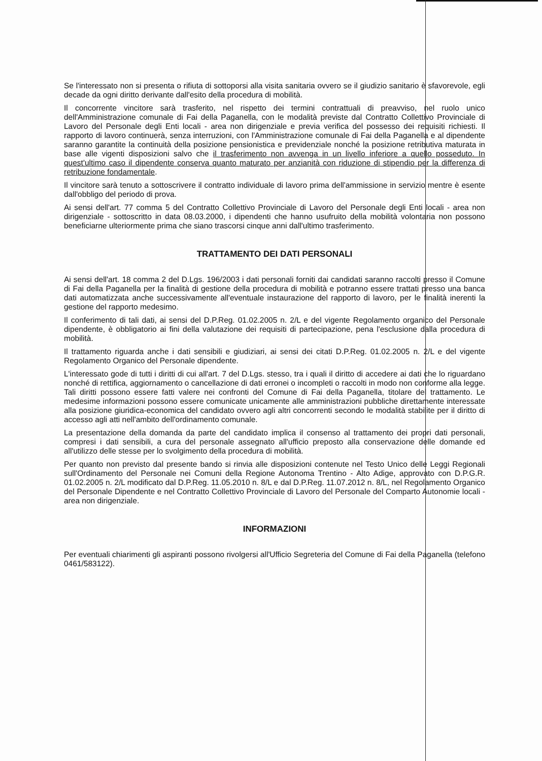Se l'interessato non si presenta o rifiuta di sottoporsi alla visita sanitaria ovvero se il giudizio sanitario è sfavorevole, egli decade da ogni diritto derivante dall'esito della procedura di mobilità.
Il concorrente vincitore sarà trasferito, nel rispetto dei termini contrattuali di preavviso, nel ruolo unico dell'Amministrazione comunale di Fai della Paganella, con le modalità previste dal Contratto Collettivo Provinciale di Lavoro del Personale degli Enti locali - area non dirigenziale e previa verifica del possesso dei requisiti richiesti. Il rapporto di lavoro continuerà, senza interruzioni, con l'Amministrazione comunale di Fai della Paganella e al dipendente saranno garantite la continuità della posizione pensionistica e previdenziale nonché la posizione retributiva maturata in base alle vigenti disposizioni salvo che il trasferimento non avvenga in un livello inferiore a quello posseduto. In quest'ultimo caso il dipendente conserva quanto maturato per anzianità con riduzione di stipendio per la differenza di retribuzione fondamentale.
Il vincitore sarà tenuto a sottoscrivere il contratto individuale di lavoro prima dell'ammissione in servizio mentre è esente dall'obbligo del periodo di prova.
Ai sensi dell'art. 77 comma 5 del Contratto Collettivo Provinciale di Lavoro del Personale degli Enti locali - area non dirigenziale - sottoscritto in data 08.03.2000, i dipendenti che hanno usufruito della mobilità volontaria non possono beneficiarne ulteriormente prima che siano trascorsi cinque anni dall'ultimo trasferimento.
TRATTAMENTO DEI DATI PERSONALI
Ai sensi dell'art. 18 comma 2 del D.Lgs. 196/2003 i dati personali forniti dai candidati saranno raccolti presso il Comune di Fai della Paganella per la finalità di gestione della procedura di mobilità e potranno essere trattati presso una banca dati automatizzata anche successivamente all'eventuale instaurazione del rapporto di lavoro, per le finalità inerenti la gestione del rapporto medesimo.
Il conferimento di tali dati, ai sensi del D.P.Reg. 01.02.2005 n. 2/L e del vigente Regolamento organico del Personale dipendente, è obbligatorio ai fini della valutazione dei requisiti di partecipazione, pena l'esclusione dalla procedura di mobilità.
Il trattamento riguarda anche i dati sensibili e giudiziari, ai sensi dei citati D.P.Reg. 01.02.2005 n. 2/L e del vigente Regolamento Organico del Personale dipendente.
L'interessato gode di tutti i diritti di cui all'art. 7 del D.Lgs. stesso, tra i quali il diritto di accedere ai dati che lo riguardano nonché di rettifica, aggiornamento o cancellazione di dati erronei o incompleti o raccolti in modo non conforme alla legge. Tali diritti possono essere fatti valere nei confronti del Comune di Fai della Paganella, titolare del trattamento. Le medesime informazioni possono essere comunicate unicamente alle amministrazioni pubbliche direttamente interessate alla posizione giuridica-economica del candidato ovvero agli altri concorrenti secondo le modalità stabilite per il diritto di accesso agli atti nell'ambito dell'ordinamento comunale.
La presentazione della domanda da parte del candidato implica il consenso al trattamento dei propri dati personali, compresi i dati sensibili, a cura del personale assegnato all'ufficio preposto alla conservazione delle domande ed all'utilizzo delle stesse per lo svolgimento della procedura di mobilità.
Per quanto non previsto dal presente bando si rinvia alle disposizioni contenute nel Testo Unico delle Leggi Regionali sull'Ordinamento del Personale nei Comuni della Regione Autonoma Trentino - Alto Adige, approvato con D.P.G.R. 01.02.2005 n. 2/L modificato dal D.P.Reg. 11.05.2010 n. 8/L e dal D.P.Reg. 11.07.2012 n. 8/L, nel Regolamento Organico del Personale Dipendente e nel Contratto Collettivo Provinciale di Lavoro del Personale del Comparto Autonomie locali - area non dirigenziale.
INFORMAZIONI
Per eventuali chiarimenti gli aspiranti possono rivolgersi all'Ufficio Segreteria del Comune di Fai della Paganella (telefono 0461/583122).